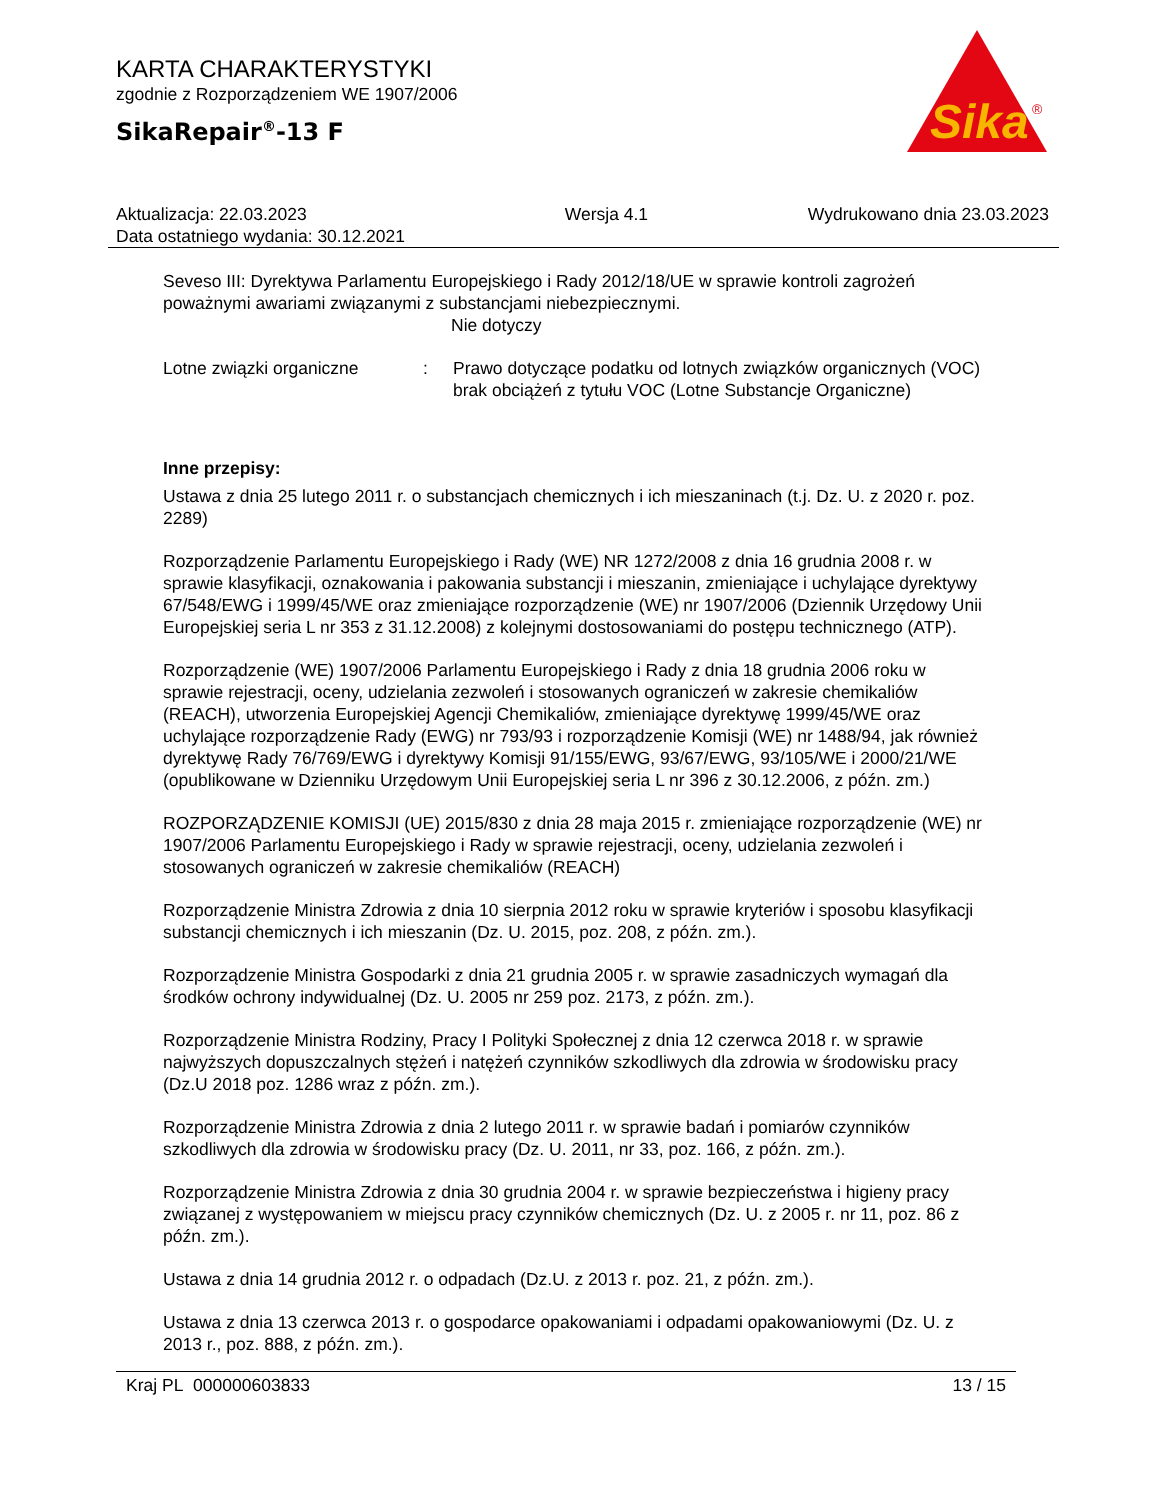KARTA CHARAKTERYSTYKI
zgodnie z Rozporządzeniem WE 1907/2006
SikaRepair<sup>®</sup>-13 F
Sika
®
Aktualizacja: 22.03.2023
Data ostatniego wydania: 30.12.2021
Wersja 4.1 Wydrukowano dnia 23.03.2023
Seveso III: Dyrektywa Parlamentu Europejskiego i Rady 2012/18/UE w sprawie kontroli zagrożeń poważnymi awariami związanymi z substancjami niebezpiecznymi.
Nie dotyczy
Lotne związki organiczne : Prawo dotyczące podatku od lotnych związków organicznych (VOC)
brak obciążeń z tytułu VOC (Lotne Substancje Organiczne)
Inne przepisy:
Ustawa z dnia 25 lutego 2011 r. o substancjach chemicznych i ich mieszaninach (t.j. Dz. U. z 2020 r. poz. 2289)
Rozporządzenie Parlamentu Europejskiego i Rady (WE) NR 1272/2008 z dnia 16 grudnia 2008 r. w sprawie klasyfikacji, oznakowania i pakowania substancji i mieszanin, zmieniające i uchylające dyrektywy 67/548/EWG i 1999/45/WE oraz zmieniające rozporządzenie (WE) nr 1907/2006 (Dziennik Urzędowy Unii Europejskiej seria L nr 353 z 31.12.2008) z kolejnymi dostosowaniami do postępu technicznego (ATP).
Rozporządzenie (WE) 1907/2006 Parlamentu Europejskiego i Rady z dnia 18 grudnia 2006 roku w sprawie rejestracji, oceny, udzielania zezwoleń i stosowanych ograniczeń w zakresie chemikaliów (REACH), utworzenia Europejskiej Agencji Chemikaliów, zmieniające dyrektywę 1999/45/WE oraz uchylające rozporządzenie Rady (EWG) nr 793/93 i rozporządzenie Komisji (WE) nr 1488/94, jak również dyrektywę Rady 76/769/EWG i dyrektywy Komisji 91/155/EWG, 93/67/EWG, 93/105/WE i 2000/21/WE (opublikowane w Dzienniku Urzędowym Unii Europejskiej seria L nr 396 z 30.12.2006, z późn. zm.)
ROZPORZĄDZENIE KOMISJI (UE) 2015/830 z dnia 28 maja 2015 r. zmieniające rozporządzenie (WE) nr 1907/2006 Parlamentu Europejskiego i Rady w sprawie rejestracji, oceny, udzielania zezwoleń i stosowanych ograniczeń w zakresie chemikaliów (REACH)
Rozporządzenie Ministra Zdrowia z dnia 10 sierpnia 2012 roku w sprawie kryteriów i sposobu klasyfikacji substancji chemicznych i ich mieszanin (Dz. U. 2015, poz. 208, z późn. zm.).
Rozporządzenie Ministra Gospodarki z dnia 21 grudnia 2005 r. w sprawie zasadniczych wymagań dla środków ochrony indywidualnej (Dz. U. 2005 nr 259 poz. 2173, z późn. zm.).
Rozporządzenie Ministra Rodziny, Pracy I Polityki Społecznej z dnia 12 czerwca 2018 r. w sprawie najwyższych dopuszczalnych stężeń i natężeń czynników szkodliwych dla zdrowia w środowisku pracy (Dz.U 2018 poz. 1286 wraz z późn. zm.).
Rozporządzenie Ministra Zdrowia z dnia 2 lutego 2011 r. w sprawie badań i pomiarów czynników szkodliwych dla zdrowia w środowisku pracy (Dz. U. 2011, nr 33, poz. 166, z późn. zm.).
Rozporządzenie Ministra Zdrowia z dnia 30 grudnia 2004 r. w sprawie bezpieczeństwa i higieny pracy związanej z występowaniem w miejscu pracy czynników chemicznych (Dz. U. z 2005 r. nr 11, poz. 86 z późn. zm.).
Ustawa z dnia 14 grudnia 2012 r. o odpadach (Dz.U. z 2013 r. poz. 21, z późn. zm.).
Ustawa z dnia 13 czerwca 2013 r. o gospodarce opakowaniami i odpadami opakowaniowymi (Dz. U. z 2013 r., poz. 888, z późn. zm.).
Kraj PL 000000603833 13 / 15